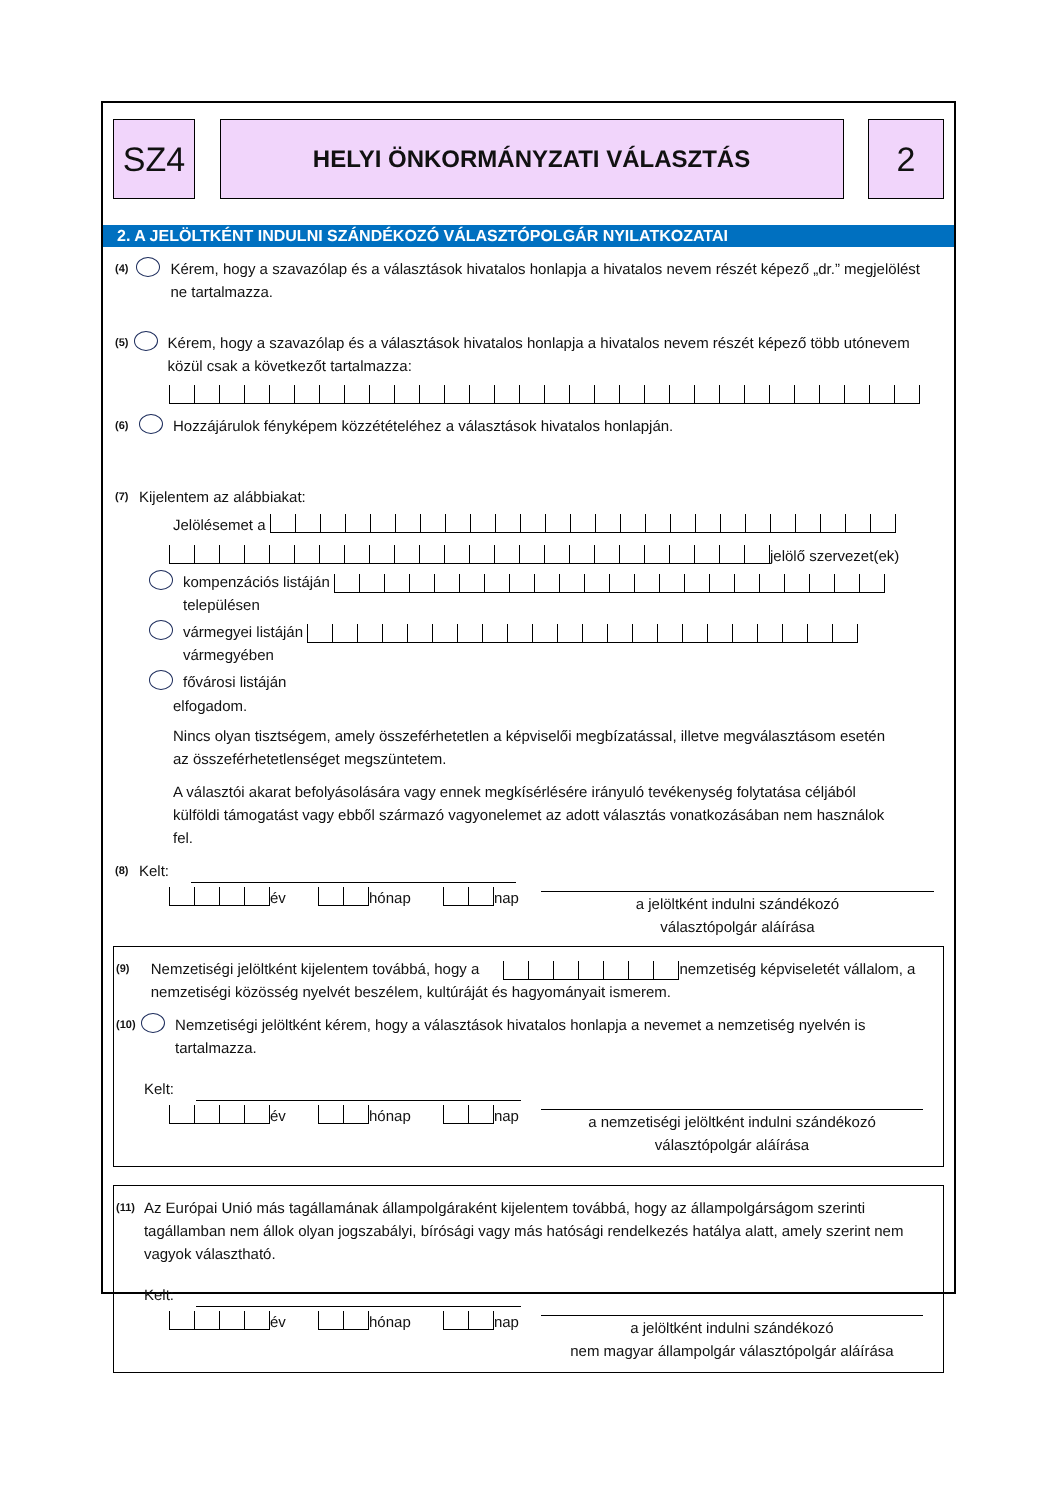SZ4
HELYI ÖNKORMÁNYZATI VÁLASZTÁS
2
2. A JELÖLTKÉNT INDULNI SZÁNDÉKOZÓ VÁLASZTÓPOLGÁR NYILATKOZATAI
(4) Kérem, hogy a szavazólap és a választások hivatalos honlapja a hivatalos nevem részét képező „dr.” megjelölést ne tartalmazza.
(5) Kérem, hogy a szavazólap és a választások hivatalos honlapja a hivatalos nevem részét képező több utónevem közül csak a következőt tartalmazza:
(6) Hozzájárulok fényképem közzétételéhez a választások hivatalos honlapján.
(7) Kijelentem az alábbiakat:
Jelölésemet a
jelölő szervezet(ek)
kompenzációs listáján településen
vármegyei listáján vármegyében
fővárosi listáján
elfogadom.
Nincs olyan tisztségem, amely összeférhetetlen a képviselői megbízatással, illetve megválasztásom esetén az összeférhetetlenséget megszüntetem.
A választói akarat befolyásolására vagy ennek megkísérlésére irányuló tevékenység folytatása céljából külföldi támogatást vagy ebből származó vagyonelemet az adott választás vonatkozásában nem használok fel.
(8) Kelt:
év hónap nap
a jelöltként indulni szándékozó
választópolgár aláírása
(9) Nemzetiségi jelöltként kijelentem továbbá, hogy a nemzetiség képviseletét vállalom, a nemzetiségi közösség nyelvét beszélem, kultúráját és hagyományait ismerem.
(10) Nemzetiségi jelöltként kérem, hogy a választások hivatalos honlapja a nevemet a nemzetiség nyelvén is tartalmazza.
Kelt:
év hónap nap
a nemzetiségi jelöltként indulni szándékozó
választópolgár aláírása
(11) Az Európai Unió más tagállamának állampolgáraként kijelentem továbbá, hogy az állampolgárságom szerinti tagállamban nem állok olyan jogszabályi, bírósági vagy más hatósági rendelkezés hatálya alatt, amely szerint nem vagyok választható.
Kelt:
év hónap nap
a jelöltként indulni szándékozó
nem magyar állampolgár választópolgár aláírása